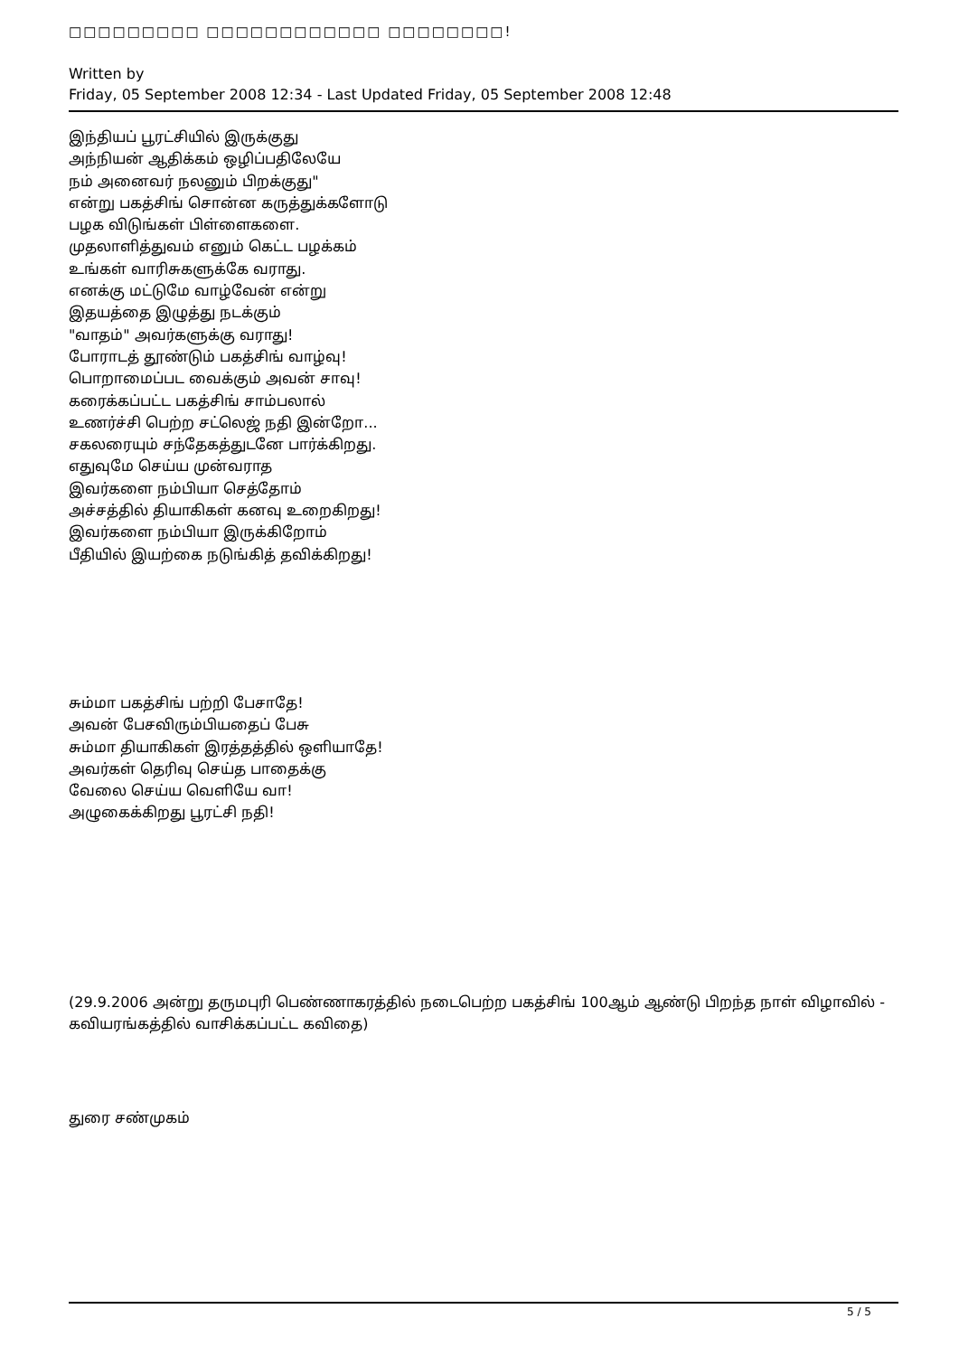□□□□□□□□□ □□□□□□□□□□□□ □□□□□□□□!
Written by
Friday, 05 September 2008 12:34 - Last Updated Friday, 05 September 2008 12:48
இந்தியப் பூரட்சியில் இருக்குது
அந்நியன் ஆதிக்கம் ஒழிப்பதிலேயே
நம் அனைவர் நலனும் பிறக்குது"
என்று பகத்சிங் சொன்ன கருத்துக்களோடு
பழக விடுங்கள் பிள்ளைகளை.
முதலாளித்துவம் எனும் கெட்ட பழக்கம்
உங்கள் வாரிசுகளுக்கே வராது.
எனக்கு மட்டுமே வாழ்வேன் என்று
இதயத்தை இழுத்து நடக்கும்
"வாதம்" அவர்களுக்கு வராது!
போராடத் தூண்டும் பகத்சிங் வாழ்வு!
பொறாமைப்பட வைக்கும் அவன் சாவு!
கரைக்கப்பட்ட பகத்சிங் சாம்பலால்
உணர்ச்சி பெற்ற சட்லெஜ் நதி இன்றோ...
சகலரையும் சந்தேகத்துடனே பார்க்கிறது.
எதுவுமே செய்ய முன்வராத
இவர்களை நம்பியா செத்தோம்
அச்சத்தில் தியாகிகள் கனவு உறைகிறது!
இவர்களை நம்பியா இருக்கிறோம்
பீதியில் இயற்கை நடுங்கித் தவிக்கிறது!
சும்மா பகத்சிங் பற்றி பேசாதே!
அவன் பேசவிரும்பியதைப் பேசு
சும்மா தியாகிகள் இரத்தத்தில் ஒளியாதே!
அவர்கள் தெரிவு செய்த பாதைக்கு
வேலை செய்ய வெளியே வா!
அழுகைக்கிறது பூரட்சி நதி!
(29.9.2006 அன்று தருமபுரி பெண்ணாகரத்தில் நடைபெற்ற பகத்சிங் 100ஆம் ஆண்டு பிறந்த நாள் விழாவில் - கவியரங்கத்தில் வாசிக்கப்பட்ட கவிதை)
துரை சண்முகம்
5 / 5